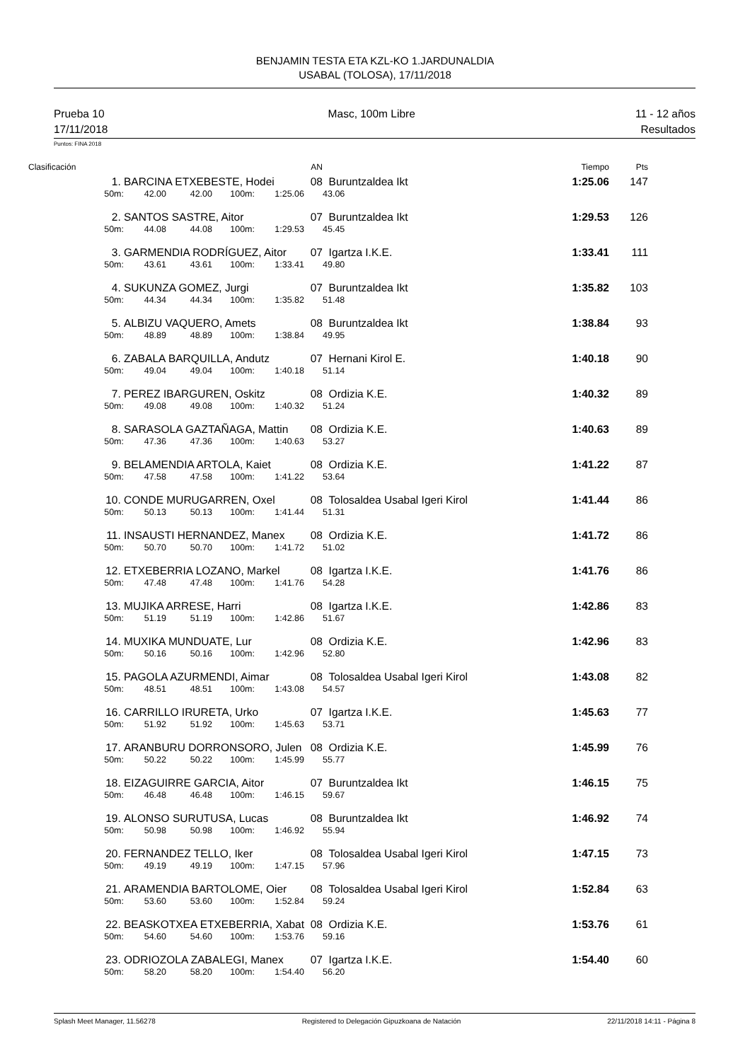BENJAMIN TESTA ETA KZL-KO 1.JARDUNALDIA
USABAL (TOLOSA), 17/11/2018
Prueba 10
17/11/2018
Masc, 100m Libre 11 - 12 años
Resultados
Puntos: FINA 2018
| Clasificación | | | | | AN | | | Tiempo | Pts |
| --- | --- | --- | --- | --- | --- | --- | --- | --- | --- |
| 1. | | BARCINA ETXEBESTE, Hodei | | | | 08 | Buruntzaldea Ikt | 1:25.06 | 147 |
| | 50m: | 42.00 | 42.00 | 100m: | 1:25.06 | | 43.06 | | |
| 2. | | SANTOS SASTRE, Aitor | | | | 07 | Buruntzaldea Ikt | 1:29.53 | 126 |
| | 50m: | 44.08 | 44.08 | 100m: | 1:29.53 | | 45.45 | | |
| 3. | | GARMENDIA RODRÍGUEZ, Aitor | | | | 07 | Igartza I.K.E. | 1:33.41 | 111 |
| | 50m: | 43.61 | 43.61 | 100m: | 1:33.41 | | 49.80 | | |
| 4. | | SUKUNZA GOMEZ, Jurgi | | | | 07 | Buruntzaldea Ikt | 1:35.82 | 103 |
| | 50m: | 44.34 | 44.34 | 100m: | 1:35.82 | | 51.48 | | |
| 5. | | ALBIZU VAQUERO, Amets | | | | 08 | Buruntzaldea Ikt | 1:38.84 | 93 |
| | 50m: | 48.89 | 48.89 | 100m: | 1:38.84 | | 49.95 | | |
| 6. | | ZABALA BARQUILLA, Andutz | | | | 07 | Hernani Kirol E. | 1:40.18 | 90 |
| | 50m: | 49.04 | 49.04 | 100m: | 1:40.18 | | 51.14 | | |
| 7. | | PEREZ IBARGUREN, Oskitz | | | | 08 | Ordizia K.E. | 1:40.32 | 89 |
| | 50m: | 49.08 | 49.08 | 100m: | 1:40.32 | | 51.24 | | |
| 8. | | SARASOLA GAZTAÑAGA, Mattin | | | | 08 | Ordizia K.E. | 1:40.63 | 89 |
| | 50m: | 47.36 | 47.36 | 100m: | 1:40.63 | | 53.27 | | |
| 9. | | BELAMENDIA ARTOLA, Kaiet | | | | 08 | Ordizia K.E. | 1:41.22 | 87 |
| | 50m: | 47.58 | 47.58 | 100m: | 1:41.22 | | 53.64 | | |
| 10. | | CONDE MURUGARREN, Oxel | | | | 08 | Tolosaldea Usabal Igeri Kirol | 1:41.44 | 86 |
| | 50m: | 50.13 | 50.13 | 100m: | 1:41.44 | | 51.31 | | |
| 11. | | INSAUSTI HERNANDEZ, Manex | | | | 08 | Ordizia K.E. | 1:41.72 | 86 |
| | 50m: | 50.70 | 50.70 | 100m: | 1:41.72 | | 51.02 | | |
| 12. | | ETXEBERRIA LOZANO, Markel | | | | 08 | Igartza I.K.E. | 1:41.76 | 86 |
| | 50m: | 47.48 | 47.48 | 100m: | 1:41.76 | | 54.28 | | |
| 13. | | MUJIKA ARRESE, Harri | | | | 08 | Igartza I.K.E. | 1:42.86 | 83 |
| | 50m: | 51.19 | 51.19 | 100m: | 1:42.86 | | 51.67 | | |
| 14. | | MUXIKA MUNDUATE, Lur | | | | 08 | Ordizia K.E. | 1:42.96 | 83 |
| | 50m: | 50.16 | 50.16 | 100m: | 1:42.96 | | 52.80 | | |
| 15. | | PAGOLA AZURMENDI, Aimar | | | | 08 | Tolosaldea Usabal Igeri Kirol | 1:43.08 | 82 |
| | 50m: | 48.51 | 48.51 | 100m: | 1:43.08 | | 54.57 | | |
| 16. | | CARRILLO IRURETA, Urko | | | | 07 | Igartza I.K.E. | 1:45.63 | 77 |
| | 50m: | 51.92 | 51.92 | 100m: | 1:45.63 | | 53.71 | | |
| 17. | | ARANBURU DORRONSORO, Julen | | | | 08 | Ordizia K.E. | 1:45.99 | 76 |
| | 50m: | 50.22 | 50.22 | 100m: | 1:45.99 | | 55.77 | | |
| 18. | | EIZAGUIRRE GARCIA, Aitor | | | | 07 | Buruntzaldea Ikt | 1:46.15 | 75 |
| | 50m: | 46.48 | 46.48 | 100m: | 1:46.15 | | 59.67 | | |
| 19. | | ALONSO SURUTUSA, Lucas | | | | 08 | Buruntzaldea Ikt | 1:46.92 | 74 |
| | 50m: | 50.98 | 50.98 | 100m: | 1:46.92 | | 55.94 | | |
| 20. | | FERNANDEZ TELLO, Iker | | | | 08 | Tolosaldea Usabal Igeri Kirol | 1:47.15 | 73 |
| | 50m: | 49.19 | 49.19 | 100m: | 1:47.15 | | 57.96 | | |
| 21. | | ARAMENDIA BARTOLOME, Oier | | | | 08 | Tolosaldea Usabal Igeri Kirol | 1:52.84 | 63 |
| | 50m: | 53.60 | 53.60 | 100m: | 1:52.84 | | 59.24 | | |
| 22. | | BEASKOTXEA ETXEBERRIA, Xabat | | | | 08 | Ordizia K.E. | 1:53.76 | 61 |
| | 50m: | 54.60 | 54.60 | 100m: | 1:53.76 | | 59.16 | | |
| 23. | | ODRIOZOLA ZABALEGI, Manex | | | | 07 | Igartza I.K.E. | 1:54.40 | 60 |
| | 50m: | 58.20 | 58.20 | 100m: | 1:54.40 | | 56.20 | | |
Splash Meet Manager, 11.56278 Registered to Delegación Gipuzkoana de Natación
22/11/2018 14:11 - Página 8